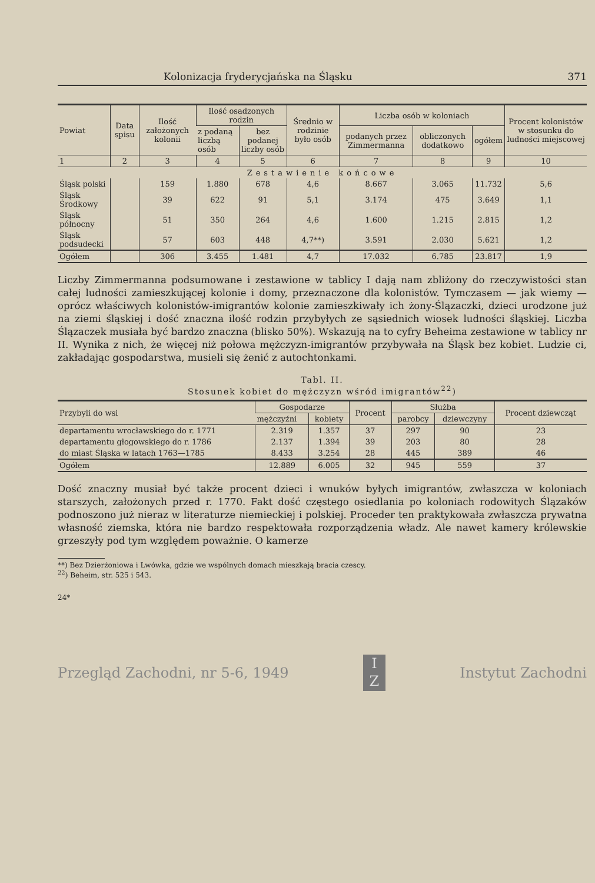Kolonizacja fryderycjańska na Śląsku 371
| Powiat | Data spisu | Ilość założonych kolonii | Ilość osadzonych rodzin | | Średnio w rodzinie było osób | Liczba osób w koloniach | | | Procent kolonistów w stosunku do ludności miejscowej |
| --- | --- | --- | --- | --- | --- | --- | --- | --- | --- |
| | | | z podaną liczbą osób | bez podanej liczby osób | | podanych przez Zimmermanna | obliczonych dodatkowo | ogółem | |
| 1 | 2 | 3 | 4 | 5 | 6 | 7 | 8 | 9 | 10 |
| Zestawienie końcowe | | | | | | | | | |
| Śląsk polski | | 159 | 1.880 | 678 | 4,6 | 8.667 | 3.065 | 11.732 | 5,6 |
| Śląsk Środkowy | | 39 | 622 | 91 | 5,1 | 3.174 | 475 | 3.649 | 1,1 |
| Śląsk północny | | 51 | 350 | 264 | 4,6 | 1.600 | 1.215 | 2.815 | 1,2 |
| Śląsk podsudecki | | 57 | 603 | 448 | 4,7**) | 3.591 | 2.030 | 5.621 | 1,2 |
| Ogółem | | 306 | 3.455 | 1.481 | 4,7 | 17.032 | 6.785 | 23.817 | 1,9 |
Liczby Zimmermanna podsumowane i zestawione w tablicy I dają nam zbliżony do rzeczywistości stan całej ludności zamieszkującej kolonie i domy, przeznaczone dla kolonistów. Tymczasem — jak wiemy — oprócz właściwych kolonistów-imigrantów kolonie zamieszkiwały ich żony-Ślązaczki, dzieci urodzone już na ziemi śląskiej i dość znaczna ilość rodzin przybyłych ze sąsiednich wiosek ludności śląskiej. Liczba Ślązaczek musiała być bardzo znaczna (blisko 50%). Wskazują na to cyfry Beheima zestawione w tablicy nr II. Wynika z nich, że więcej niż połowa mężczyzn-imigrantów przybywała na Śląsk bez kobiet. Ludzie ci, zakładając gospodarstwa, musieli się żenić z autochtonkami.
Tabl. II.
Stosunek kobiet do mężczyzn wśród imigrantów<sup>22</sup>)
| Przybyli do wsi | Gospodarze | | Procent | Służba | | Procent dziewcząt |
| --- | --- | --- | --- | --- | --- | --- |
| | mężczyźni | kobiety | | parobcy | dziewczyny | |
| departamentu wrocławskiego do r. 1771 | 2.319 | 1.357 | 37 | 297 | 90 | 23 |
| departamentu głogowskiego do r. 1786 | 2.137 | 1.394 | 39 | 203 | 80 | 28 |
| do miast Śląska w latach 1763—1785 | 8.433 | 3.254 | 28 | 445 | 389 | 46 |
| Ogółem | 12.889 | 6.005 | 32 | 945 | 559 | 37 |
Dość znaczny musiał być także procent dzieci i wnuków byłych imigrantów, zwłaszcza w koloniach starszych, założonych przed r. 1770. Fakt dość częstego osiedlania po koloniach rodowitych Ślązaków podnoszono już nieraz w literaturze niemieckiej i polskiej. Proceder ten praktykowała zwłaszcza prywatna własność ziemska, która nie bardzo respektowała rozporządzenia władz. Ale nawet kamery królewskie grzeszyły pod tym względem poważnie. O kamerze
**) Bez Dzierżoniowa i Lwówka, gdzie we wspólnych domach mieszkają bracia czescy.
<sup>22</sup>) Beheim, str. 525 i 543.
24*
Przegląd Zachodni, nr 5-6, 1949
I
Z
Instytut Zachodni